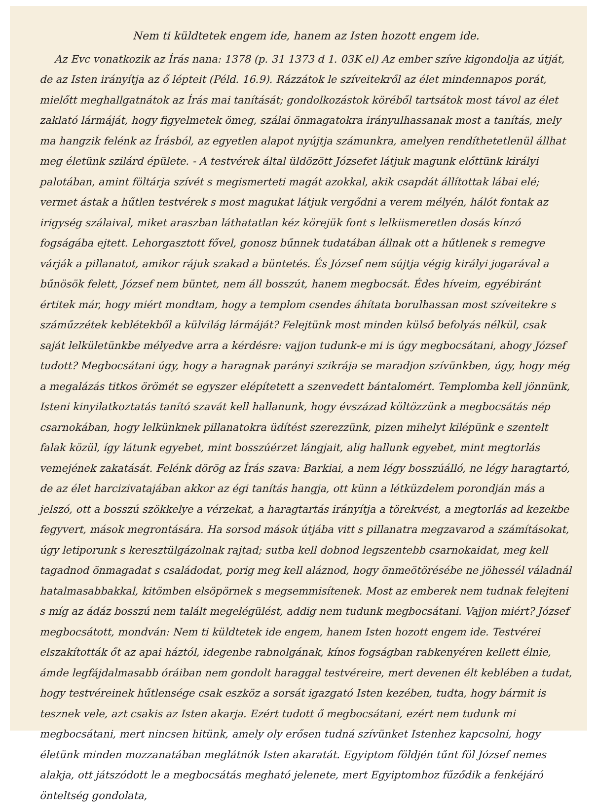Nem ti küldtetek engem ide, hanem az Isten hozott engem ide.
Az Evc vonatkozik az Írás nana: 1378 (p. 31 1373 d 1. 03K el) Az ember szíve kigondolja az útját, de az Isten irányítja az ő lépteit (Péld. 16.9). Rázzátok le szíveitekről az élet mindennapos porát, mielőtt meghallgatnátok az Írás mai tanítását; gondolkozástok köréből tartsátok most távol az élet zaklató lármáját, hogy figyelmetek ömeg, szálai önmagatokra irányulhassanak most a tanítás, mely ma hangzik felénk az Írásból, az egyetlen alapot nyújtja számunkra, amelyen rendíthetetlenül állhat meg életünk szilárd épülete. - A testvérek által üldözött Józsefet látjuk magunk előttünk királyi palotában, amint föltárja szívét s megismerteti magát azokkal, akik csapdát állítottak lábai elé; vermet ástak a hűtlen testvérek s most magukat látjuk vergődni a verem mélyén, hálót fontak az irigység szálaival, miket araszban láthatatlan kéz körejük font s lelkiismeretlen dosás kínzó fogságába ejtett. Lehorgasztott fővel, gonosz bűnnek tudatában állnak ott a hűtlenek s remegve várják a pillanatot, amikor rájuk szakad a büntetés. És József nem sújtja végig királyi jogarával a bűnösök felett, József nem büntet, nem áll bosszút, hanem megbocsát. Édes híveim, egyébiránt értitek már, hogy miért mondtam, hogy a templom csendes áhítata borulhassan most szíveitekre s száműzzétek keblétekből a külvilág lármáját? Felejtünk most minden külső befolyás nélkül, csak saját lelkületünkbe mélyedve arra a kérdésre: vajjon tudunk-e mi is úgy megbocsátani, ahogy József tudott? Megbocsátani úgy, hogy a haragnak parányi szikrája se maradjon szívünkben, úgy, hogy még a megalázás titkos örömét se egyszer elépítetett a szenvedett bántalomért. Templomba kell jönnünk, Isteni kinyilatkoztatás tanító szavát kell hallanunk, hogy évszázad költözzünk a megbocsátás nép csarnokában, hogy lelkünknek pillanatokra üdítést szerezzünk, pizen mihelyt kilépünk e szentelt falak közül, így látunk egyebet, mint bosszúérzet lángjait, alig hallunk egyebet, mint megtorlás vemejének zakatását. Felénk dörög az Írás szava: Barkiai, a nem légy bosszúálló, ne légy haragtartó, de az élet harcizivatajában akkor az égi tanítás hangja, ott künn a létküzdelem porondján más a jelszó, ott a bosszú szökkelye a vérzekat, a haragtartás irányítja a törekvést, a megtorlás ad kezekbe fegyvert, mások megrontására. Ha sorsod mások útjába vitt s pillanatra megzavarod a számításokat, úgy letiporunk s keresztülgázolnak rajtad; sutba kell dobnod legszentebb csarnokaidat, meg kell tagadnod önmagadat s családodat, porig meg kell aláznod, hogy önmeötörésébe ne jöhessél váladnál hatalmasabbakkal, kitömben elsöpörnek s megsemmisítenek. Most az emberek nem tudnak felejteni s míg az ádáz bosszú nem talált megelégülést, addig nem tudunk megbocsátani. Vajjon miért? József megbocsátott, mondván: Nem ti küldtetek ide engem, hanem Isten hozott engem ide. Testvérei elszakították őt az apai háztól, idegenbe rabnolgának, kínos fogságban rabkenyéren kellett élnie, ámde legfájdalmasabb óráiban nem gondolt haraggal testvéreire, mert devenen élt keblében a tudat, hogy testvéreinek hűtlensége csak eszköz a sorsát igazgató Isten kezében, tudta, hogy bármit is tesznek vele, azt csakis az Isten akarja. Ezért tudott ő megbocsátani, ezért nem tudunk mi megbocsátani, mert nincsen hitünk, amely oly erősen tudná szívünket Istenhez kapcsolni, hogy életünk minden mozzanatában meglátnók Isten akaratát. Egyiptom földjén tűnt föl József nemes alakja, ott játszódott le a megbocsátás megható jelenete, mert Egyiptomhoz fűződik a fenkéjáró önteltség gondolata,